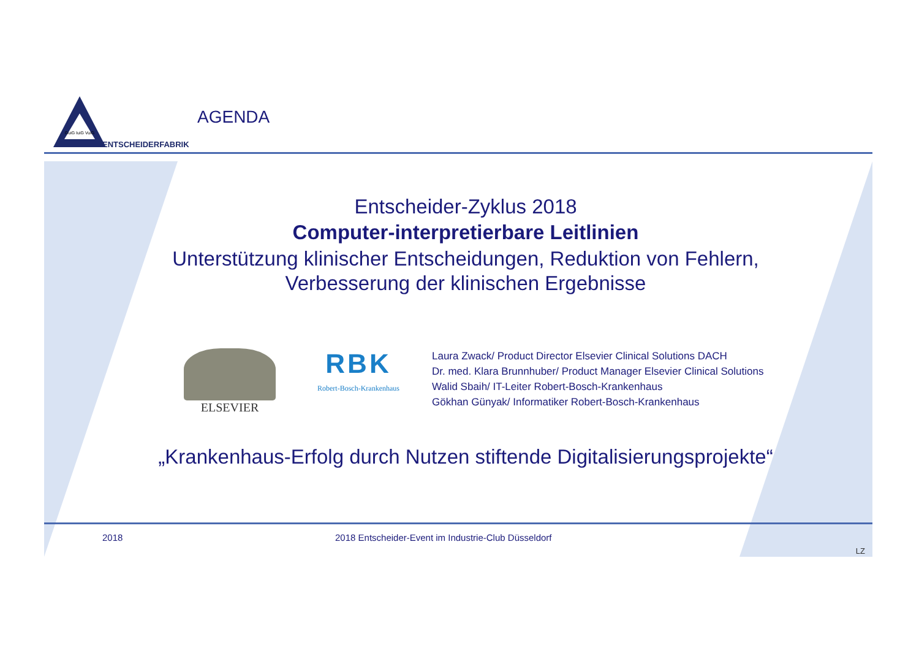GuiG IuiG VuiG
ENTSCHEIDERFABRIK
AGENDA
Entscheider-Zyklus 2018
Computer-interpretierbare Leitlinien
Unterstützung klinischer Entscheidungen, Reduktion von Fehlern,
Verbesserung der klinischen Ergebnisse
ELSEVIER
RBK
Robert-Bosch-Krankenhaus
Laura Zwack/ Product Director Elsevier Clinical Solutions DACH
Dr. med. Klara Brunnhuber/ Product Manager Elsevier Clinical Solutions
Walid Sbaih/ IT-Leiter Robert-Bosch-Krankenhaus
Gökhan Günyak/ Informatiker Robert-Bosch-Krankenhaus
„Krankenhaus-Erfolg durch Nutzen stiftende Digitalisierungsprojekte“
2018 2018 Entscheider-Event im Industrie-Club Düsseldorf
LZ